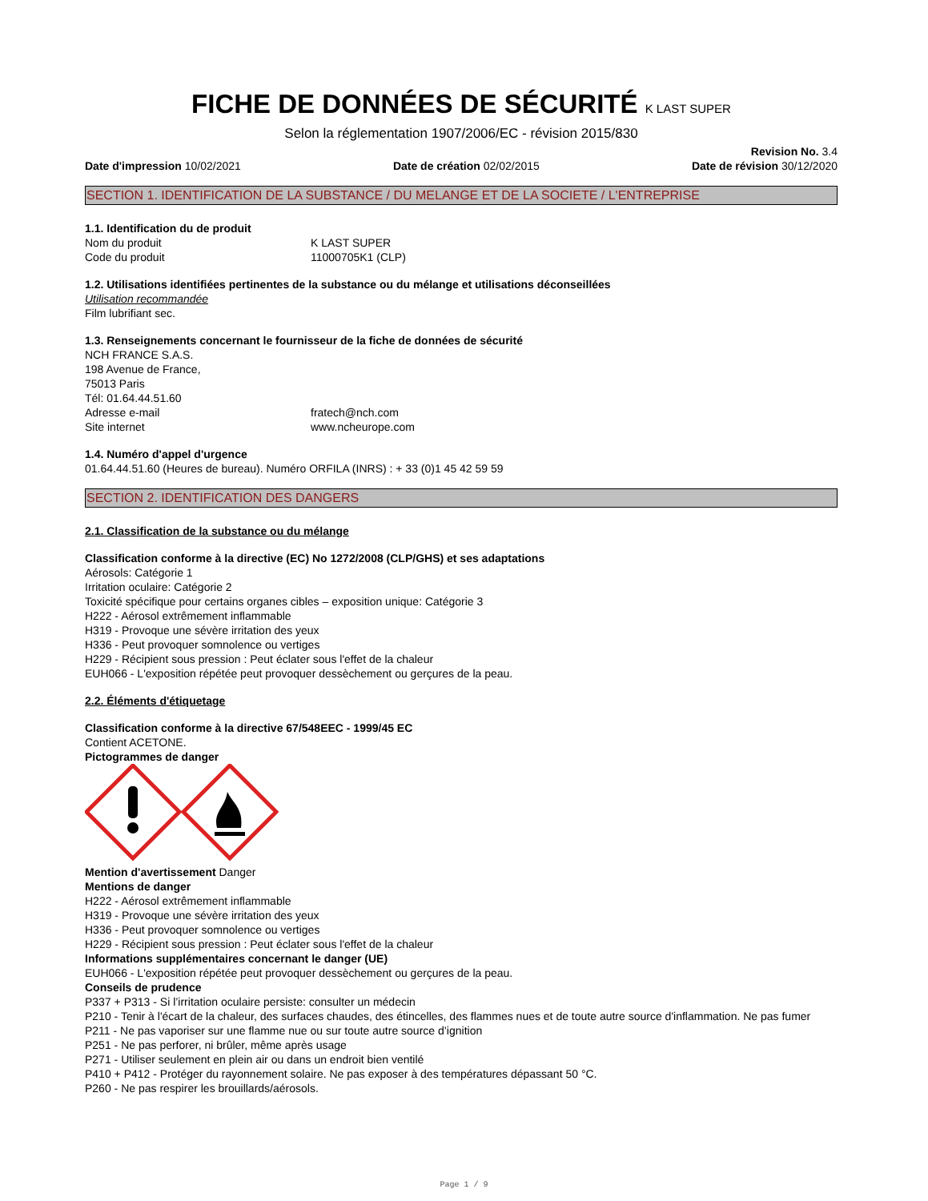FICHE DE DONNÉES DE SÉCURITÉ K LAST SUPER
Selon la réglementation 1907/2006/EC - révision 2015/830
Date d'impression 10/02/2021 Date de création 02/02/2015 Revision No. 3.4
Date de révision 30/12/2020
SECTION 1. IDENTIFICATION DE LA SUBSTANCE / DU MELANGE ET DE LA SOCIETE / L'ENTREPRISE
1.1. Identification du de produit
Nom du produit K LAST SUPER
Code du produit 11000705K1 (CLP)
1.2. Utilisations identifiées pertinentes de la substance ou du mélange et utilisations déconseillées
Utilisation recommandée
Film lubrifiant sec.
1.3. Renseignements concernant le fournisseur de la fiche de données de sécurité
NCH FRANCE S.A.S.
198 Avenue de France,
75013 Paris
Tél: 01.64.44.51.60
Adresse e-mail fratech@nch.com
Site internet www.ncheurope.com
1.4. Numéro d'appel d'urgence
01.64.44.51.60 (Heures de bureau). Numéro ORFILA (INRS) : + 33 (0)1 45 42 59 59
SECTION 2. IDENTIFICATION DES DANGERS
2.1. Classification de la substance ou du mélange
Classification conforme à la directive (EC) No 1272/2008 (CLP/GHS) et ses adaptations
Aérosols: Catégorie 1
Irritation oculaire: Catégorie 2
Toxicité spécifique pour certains organes cibles – exposition unique: Catégorie 3
H222 - Aérosol extrêmement inflammable
H319 - Provoque une sévère irritation des yeux
H336 - Peut provoquer somnolence ou vertiges
H229 - Récipient sous pression : Peut éclater sous l'effet de la chaleur
EUH066 - L'exposition répétée peut provoquer dessèchement ou gerçures de la peau.
2.2. Éléments d'étiquetage
Classification conforme à la directive 67/548EEC - 1999/45 EC
Contient ACETONE.
Pictogrammes de danger
Mention d'avertissement Danger
Mentions de danger
H222 - Aérosol extrêmement inflammable
H319 - Provoque une sévère irritation des yeux
H336 - Peut provoquer somnolence ou vertiges
H229 - Récipient sous pression : Peut éclater sous l'effet de la chaleur
Informations supplémentaires concernant le danger (UE)
EUH066 - L'exposition répétée peut provoquer dessèchement ou gerçures de la peau.
Conseils de prudence
P337 + P313 - Si l’irritation oculaire persiste: consulter un médecin
P210 - Tenir à l'écart de la chaleur, des surfaces chaudes, des étincelles, des flammes nues et de toute autre source d'inflammation. Ne pas fumer
P211 - Ne pas vaporiser sur une flamme nue ou sur toute autre source d’ignition
P251 - Ne pas perforer, ni brûler, même après usage
P271 - Utiliser seulement en plein air ou dans un endroit bien ventilé
P410 + P412 - Protéger du rayonnement solaire. Ne pas exposer à des températures dépassant 50 °C.
P260 - Ne pas respirer les brouillards/aérosols.
Page 1 / 9